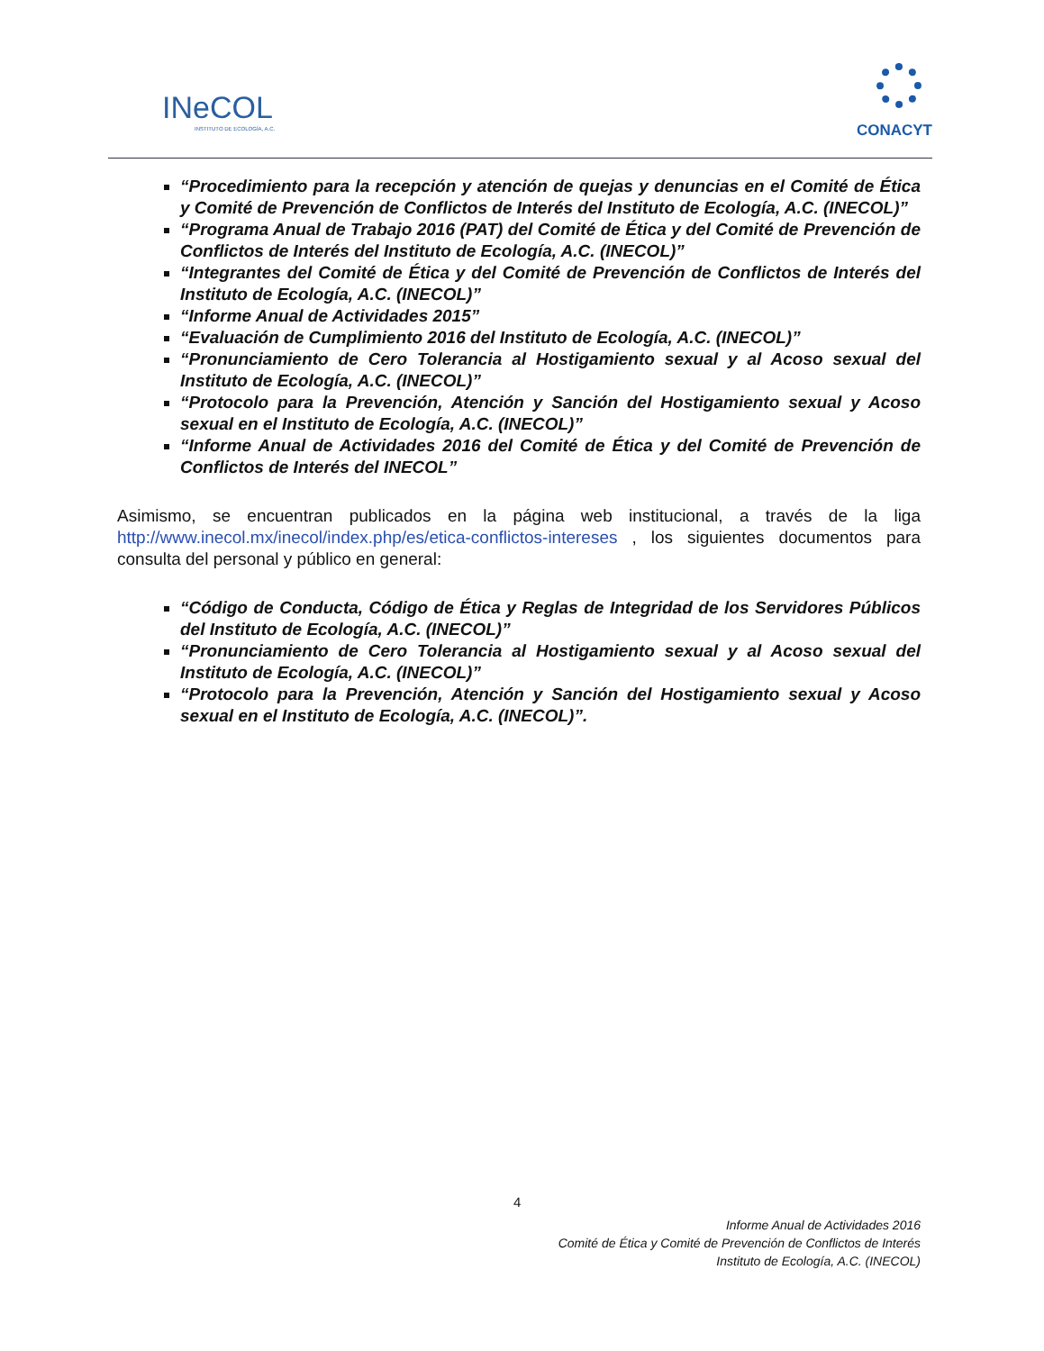INeCOL
INSTITUTO DE ECOLOGÍA, A.C. CONACYT
“Procedimiento para la recepción y atención de quejas y denuncias en el Comité de Ética y Comité de Prevención de Conflictos de Interés del Instituto de Ecología, A.C. (INECOL)”
“Programa Anual de Trabajo 2016 (PAT) del Comité de Ética y del Comité de Prevención de Conflictos de Interés del Instituto de Ecología, A.C. (INECOL)”
“Integrantes del Comité de Ética y del Comité de Prevención de Conflictos de Interés del Instituto de Ecología, A.C. (INECOL)”
“Informe Anual de Actividades 2015”
“Evaluación de Cumplimiento 2016 del Instituto de Ecología, A.C. (INECOL)”
“Pronunciamiento de Cero Tolerancia al Hostigamiento sexual y al Acoso sexual del Instituto de Ecología, A.C. (INECOL)”
“Protocolo para la Prevención, Atención y Sanción del Hostigamiento sexual y Acoso sexual en el Instituto de Ecología, A.C. (INECOL)”
“Informe Anual de Actividades 2016 del Comité de Ética y del Comité de Prevención de Conflictos de Interés del INECOL”
Asimismo, se encuentran publicados en la página web institucional, a través de la liga http://www.inecol.mx/inecol/index.php/es/etica-conflictos-intereses , los siguientes documentos para consulta del personal y público en general:
“Código de Conducta, Código de Ética y Reglas de Integridad de los Servidores Públicos del Instituto de Ecología, A.C. (INECOL)”
“Pronunciamiento de Cero Tolerancia al Hostigamiento sexual y al Acoso sexual del Instituto de Ecología, A.C. (INECOL)”
“Protocolo para la Prevención, Atención y Sanción del Hostigamiento sexual y Acoso sexual en el Instituto de Ecología, A.C. (INECOL)”.
4
Informe Anual de Actividades 2016
Comité de Ética y Comité de Prevención de Conflictos de Interés
Instituto de Ecología, A.C. (INECOL)